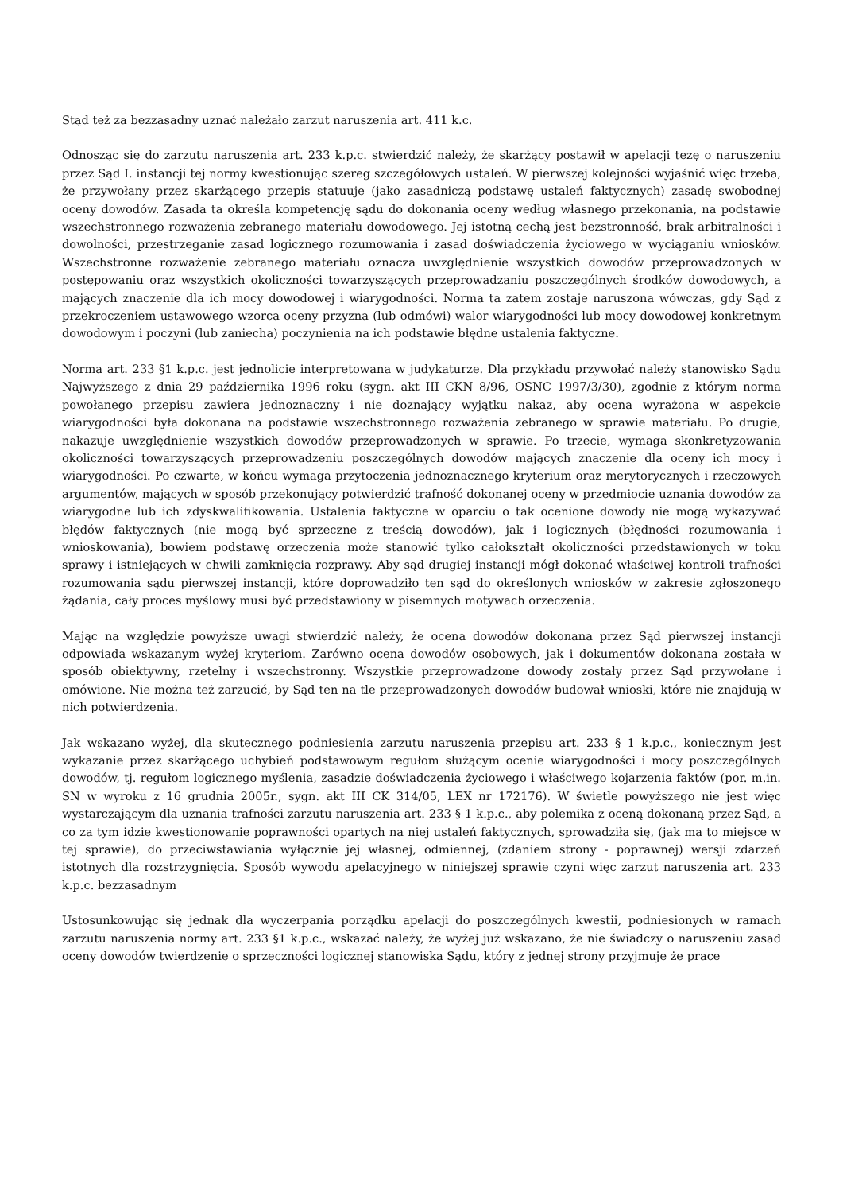Stąd też za bezzasadny uznać należało zarzut naruszenia art. 411 k.c.
Odnosząc się do zarzutu naruszenia art. 233 k.p.c. stwierdzić należy, że skarżący postawił w apelacji tezę o naruszeniu przez Sąd I. instancji tej normy kwestionując szereg szczegółowych ustaleń. W pierwszej kolejności wyjaśnić więc trzeba, że przywołany przez skarżącego przepis statuuje (jako zasadniczą podstawę ustaleń faktycznych) zasadę swobodnej oceny dowodów. Zasada ta określa kompetencję sądu do dokonania oceny według własnego przekonania, na podstawie wszechstronnego rozważenia zebranego materiału dowodowego. Jej istotną cechą jest bezstronność, brak arbitralności i dowolności, przestrzeganie zasad logicznego rozumowania i zasad doświadczenia życiowego w wyciąganiu wniosków. Wszechstronne rozważenie zebranego materiału oznacza uwzględnienie wszystkich dowodów przeprowadzonych w postępowaniu oraz wszystkich okoliczności towarzyszących przeprowadzaniu poszczególnych środków dowodowych, a mających znaczenie dla ich mocy dowodowej i wiarygodności. Norma ta zatem zostaje naruszona wówczas, gdy Sąd z przekroczeniem ustawowego wzorca oceny przyzna (lub odmówi) walor wiarygodności lub mocy dowodowej konkretnym dowodowym i poczyni (lub zaniecha) poczynienia na ich podstawie błędne ustalenia faktyczne.
Norma art. 233 §1 k.p.c. jest jednolicie interpretowana w judykaturze. Dla przykładu przywołać należy stanowisko Sądu Najwyższego z dnia 29 października 1996 roku (sygn. akt III CKN 8/96, OSNC 1997/3/30), zgodnie z którym norma powołanego przepisu zawiera jednoznaczny i nie doznający wyjątku nakaz, aby ocena wyrażona w aspekcie wiarygodności była dokonana na podstawie wszechstronnego rozważenia zebranego w sprawie materiału. Po drugie, nakazuje uwzględnienie wszystkich dowodów przeprowadzonych w sprawie. Po trzecie, wymaga skonkretyzowania okoliczności towarzyszących przeprowadzeniu poszczególnych dowodów mających znaczenie dla oceny ich mocy i wiarygodności. Po czwarte, w końcu wymaga przytoczenia jednoznacznego kryterium oraz merytorycznych i rzeczowych argumentów, mających w sposób przekonujący potwierdzić trafność dokonanej oceny w przedmiocie uznania dowodów za wiarygodne lub ich zdyskwalifikowania. Ustalenia faktyczne w oparciu o tak ocenione dowody nie mogą wykazywać błędów faktycznych (nie mogą być sprzeczne z treścią dowodów), jak i logicznych (błędności rozumowania i wnioskowania), bowiem podstawę orzeczenia może stanowić tylko całokształt okoliczności przedstawionych w toku sprawy i istniejących w chwili zamknięcia rozprawy. Aby sąd drugiej instancji mógł dokonać właściwej kontroli trafności rozumowania sądu pierwszej instancji, które doprowadziło ten sąd do określonych wniosków w zakresie zgłoszonego żądania, cały proces myślowy musi być przedstawiony w pisemnych motywach orzeczenia.
Mając na względzie powyższe uwagi stwierdzić należy, że ocena dowodów dokonana przez Sąd pierwszej instancji odpowiada wskazanym wyżej kryteriom. Zarówno ocena dowodów osobowych, jak i dokumentów dokonana została w sposób obiektywny, rzetelny i wszechstronny. Wszystkie przeprowadzone dowody zostały przez Sąd przywołane i omówione. Nie można też zarzucić, by Sąd ten na tle przeprowadzonych dowodów budował wnioski, które nie znajdują w nich potwierdzenia.
Jak wskazano wyżej, dla skutecznego podniesienia zarzutu naruszenia przepisu art. 233 § 1 k.p.c., koniecznym jest wykazanie przez skarżącego uchybień podstawowym regułom służącym ocenie wiarygodności i mocy poszczególnych dowodów, tj. regułom logicznego myślenia, zasadzie doświadczenia życiowego i właściwego kojarzenia faktów (por. m.in. SN w wyroku z 16 grudnia 2005r., sygn. akt III CK 314/05, LEX nr 172176). W świetle powyższego nie jest więc wystarczającym dla uznania trafności zarzutu naruszenia art. 233 § 1 k.p.c., aby polemika z oceną dokonaną przez Sąd, a co za tym idzie kwestionowanie poprawności opartych na niej ustaleń faktycznych, sprowadziła się, (jak ma to miejsce w tej sprawie), do przeciwstawiania wyłącznie jej własnej, odmiennej, (zdaniem strony - poprawnej) wersji zdarzeń istotnych dla rozstrzygnięcia. Sposób wywodu apelacyjnego w niniejszej sprawie czyni więc zarzut naruszenia art. 233 k.p.c. bezzasadnym
Ustosunkowując się jednak dla wyczerpania porządku apelacji do poszczególnych kwestii, podniesionych w ramach zarzutu naruszenia normy art. 233 §1 k.p.c., wskazać należy, że wyżej już wskazano, że nie świadczy o naruszeniu zasad oceny dowodów twierdzenie o sprzeczności logicznej stanowiska Sądu, który z jednej strony przyjmuje że prace